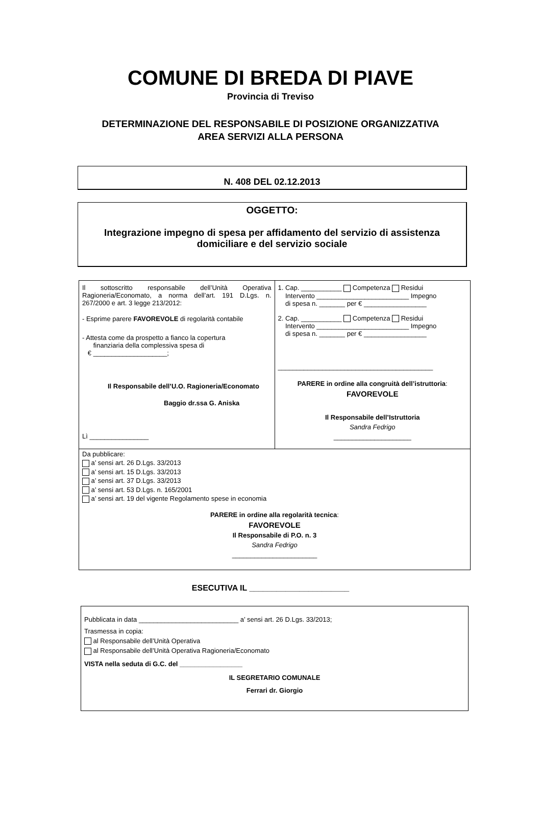COMUNE DI BREDA DI PIAVE
Provincia di Treviso
DETERMINAZIONE DEL RESPONSABILE DI POSIZIONE ORGANIZZATIVA
AREA SERVIZI ALLA PERSONA
N. 408 DEL 02.12.2013
OGGETTO:
Integrazione impegno di spesa per affidamento del servizio di assistenza domiciliare e del servizio sociale
| Il sottoscritto responsabile dell’Unità Operativa Ragioneria/Economato, a norma dell’art. 191 D.Lgs. n. 267/2000 e art. 3 legge 213/2012: - Esprime parere FAVOREVOLE di regolarità contabile - Attesta come da prospetto a fianco la copertura finanziaria della complessiva spesa di € ____________________; Il Responsabile dell’U.O. Ragioneria/Economato Baggio dr.ssa G. Aniska Lì ________________ | 1. Cap. ___________ Competenza Residui Intervento _________________________ Impegno di spesa n. _______ per € _________________ 2. Cap. ___________ Competenza Residui Intervento _________________________ Impegno di spesa n. _______ per € _________________ __________________________________________ PARERE in ordine alla congruità dell’istruttoria : FAVOREVOLE Il Responsabile dell’Istruttoria Sandra Fedrigo _____________________ |
| Da pubblicare: a’ sensi art. 26 D.Lgs. 33/2013 a’ sensi art. 15 D.Lgs. 33/2013 a’ sensi art. 37 D.Lgs. 33/2013 a’ sensi art. 53 D.Lgs. n. 165/2001 a’ sensi art. 19 del vigente Regolamento spese in economia PARERE in ordine alla regolarità tecnica : FAVOREVOLE Il Responsabile di P.O. n. 3 Sandra Fedrigo _______________________ | |
ESECUTIVA IL ______________________
Pubblicata in data ___________________________ a’ sensi art. 26 D.Lgs. 33/2013;
Trasmessa in copia:
al Responsabile dell’Unità Operativa
al Responsabile dell’Unità Operativa Ragioneria/Economato
VISTA nella seduta di G.C. del _________________
IL SEGRETARIO COMUNALE
Ferrari dr. Giorgio